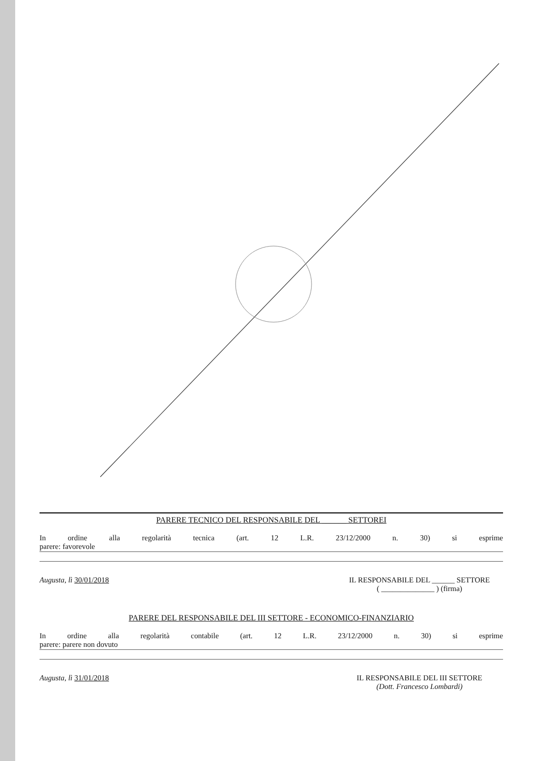PARERE TECNICO DEL RESPONSABILE DEL ______ SETTOREI
In ordine alla regolarità tecnica (art. 12 L.R. 23/12/2000 n. 30) si esprime
parere: favorevole
Augusta, lì 30/01/2018 IL RESPONSABILE DEL ______ SETTORE
( ______________ ) (firma)
PARERE DEL RESPONSABILE DEL III SETTORE - ECONOMICO-FINANZIARIO
In ordine alla regolarità contabile (art. 12 L.R. 23/12/2000 n. 30) si esprime
parere: parere non dovuto
Augusta, lì 31/01/2018 IL RESPONSABILE DEL III SETTORE
(Dott. Francesco Lombardi)